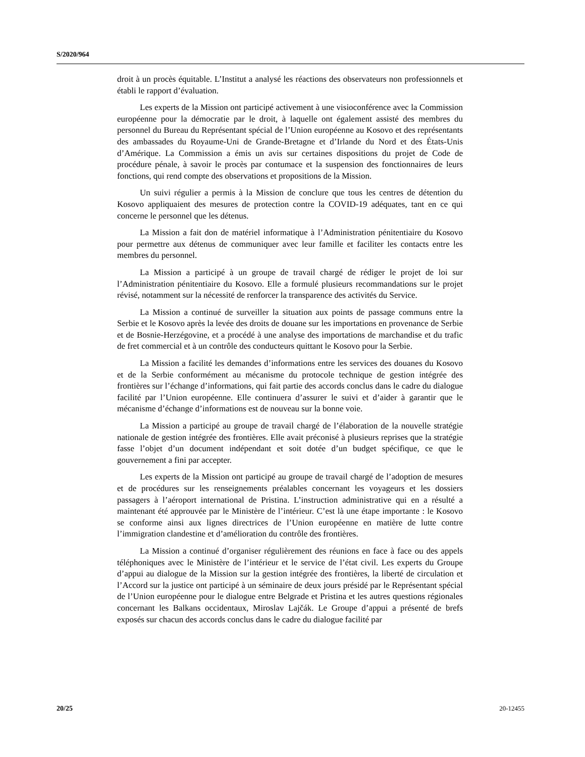S/2020/964
droit à un procès équitable. L’Institut a analysé les réactions des observateurs non professionnels et établi le rapport d’évaluation.
Les experts de la Mission ont participé activement à une visioconférence avec la Commission européenne pour la démocratie par le droit, à laquelle ont également assisté des membres du personnel du Bureau du Représentant spécial de l’Union européenne au Kosovo et des représentants des ambassades du Royaume-Uni de Grande-Bretagne et d’Irlande du Nord et des États-Unis d’Amérique. La Commission a émis un avis sur certaines dispositions du projet de Code de procédure pénale, à savoir le procès par contumace et la suspension des fonctionnaires de leurs fonctions, qui rend compte des observations et propositions de la Mission.
Un suivi régulier a permis à la Mission de conclure que tous les centres de détention du Kosovo appliquaient des mesures de protection contre la COVID-19 adéquates, tant en ce qui concerne le personnel que les détenus.
La Mission a fait don de matériel informatique à l’Administration pénitentiaire du Kosovo pour permettre aux détenus de communiquer avec leur famille et faciliter les contacts entre les membres du personnel.
La Mission a participé à un groupe de travail chargé de rédiger le projet de loi sur l’Administration pénitentiaire du Kosovo. Elle a formulé plusieurs recommandations sur le projet révisé, notamment sur la nécessité de renforcer la transparence des activités du Service.
La Mission a continué de surveiller la situation aux points de passage communs entre la Serbie et le Kosovo après la levée des droits de douane sur les importations en provenance de Serbie et de Bosnie-Herzégovine, et a procédé à une analyse des importations de marchandise et du trafic de fret commercial et à un contrôle des conducteurs quittant le Kosovo pour la Serbie.
La Mission a facilité les demandes d’informations entre les services des douanes du Kosovo et de la Serbie conformément au mécanisme du protocole technique de gestion intégrée des frontières sur l’échange d’informations, qui fait partie des accords conclus dans le cadre du dialogue facilité par l’Union européenne. Elle continuera d’assurer le suivi et d’aider à garantir que le mécanisme d’échange d’informations est de nouveau sur la bonne voie.
La Mission a participé au groupe de travail chargé de l’élaboration de la nouvelle stratégie nationale de gestion intégrée des frontières. Elle avait préconisé à plusieurs reprises que la stratégie fasse l’objet d’un document indépendant et soit dotée d’un budget spécifique, ce que le gouvernement a fini par accepter.
Les experts de la Mission ont participé au groupe de travail chargé de l’adoption de mesures et de procédures sur les renseignements préalables concernant les voyageurs et les dossiers passagers à l’aéroport international de Pristina. L’instruction administrative qui en a résulté a maintenant été approuvée par le Ministère de l’intérieur. C’est là une étape importante : le Kosovo se conforme ainsi aux lignes directrices de l’Union européenne en matière de lutte contre l’immigration clandestine et d’amélioration du contrôle des frontières.
La Mission a continué d’organiser régulièrement des réunions en face à face ou des appels téléphoniques avec le Ministère de l’intérieur et le service de l’état civil. Les experts du Groupe d’appui au dialogue de la Mission sur la gestion intégrée des frontières, la liberté de circulation et l’Accord sur la justice ont participé à un séminaire de deux jours présidé par le Représentant spécial de l’Union européenne pour le dialogue entre Belgrade et Pristina et les autres questions régionales concernant les Balkans occidentaux, Miroslav Lajčák. Le Groupe d’appui a présenté de brefs exposés sur chacun des accords conclus dans le cadre du dialogue facilité par
20/25 20-12455